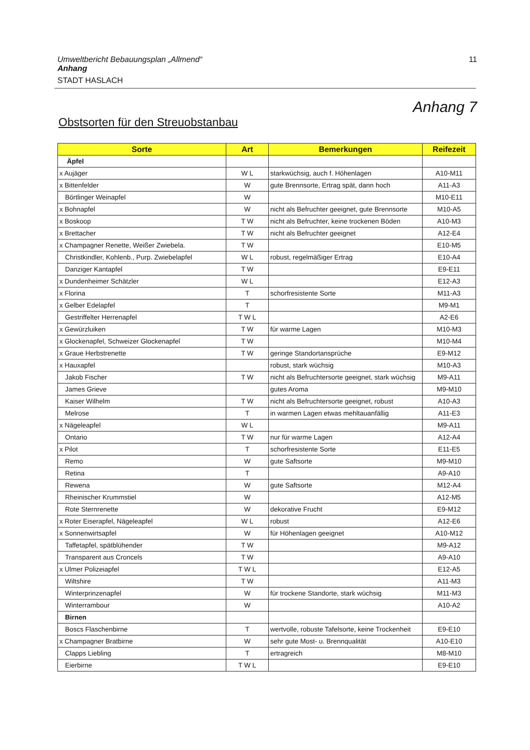Umweltbericht Bebauungsplan „Allmend“Anhang
STADT HASLACH
11
Anhang 7
Obstsorten für den Streuobstanbau
| Sorte | Art | Bemerkungen | Reifezeit |
| --- | --- | --- | --- |
| Äpfel | | | |
| x Aujäger | W L | starkwüchsig, auch f. Höhenlagen | A10-M11 |
| x Bittenfelder | W | gute Brennsorte, Ertrag spät, dann hoch | A11-A3 |
| Börtlinger Weinapfel | W | | M10-E11 |
| x Bohnapfel | W | nicht als Befruchter geeignet, gute Brennsorte | M10-A5 |
| x Boskoop | T W | nicht als Befruchter, keine trockenen Böden | A10-M3 |
| x Brettacher | T W | nicht als Befruchter geeignet | A12-E4 |
| x Champagner Renette, Weißer Zwiebela. | T W | | E10-M5 |
| Christkindler, Kohlenb., Purp. Zwiebelapfel | W L | robust, regelmäßiger Ertrag | E10-A4 |
| Danziger Kantapfel | T W | | E9-E11 |
| x Dundenheimer Schätzler | W L | | E12-A3 |
| x Florina | T | schorfresistente Sorte | M11-A3 |
| x Gelber Edelapfel | T | | M9-M1 |
| Gestriffelter Herrenapfel | T W L | | A2-E6 |
| x Gewürzluiken | T W | für warme Lagen | M10-M3 |
| x Glockenapfel, Schweizer Glockenapfel | T W | | M10-M4 |
| x Graue Herbstrenette | T W | geringe Standortansprüche | E9-M12 |
| x Hauxapfel | | robust, stark wüchsig | M10-A3 |
| Jakob Fischer | T W | nicht als Befruchtersorte geeignet, stark wüchsig | M9-A11 |
| James Grieve | | gutes Aroma | M9-M10 |
| Kaiser Wilhelm | T W | nicht als Befruchtersorte geeignet, robust | A10-A3 |
| Melrose | T | in warmen Lagen etwas mehltauanfällig | A11-E3 |
| x Nägeleapfel | W L | | M9-A11 |
| Ontario | T W | nur für warme Lagen | A12-A4 |
| x Pilot | T | schorfresistente Sorte | E11-E5 |
| Remo | W | gute Saftsorte | M9-M10 |
| Retina | T | | A9-A10 |
| Rewena | W | gute Saftsorte | M12-A4 |
| Rheinischer Krummstiel | W | | A12-M5 |
| Rote Sternrenette | W | dekorative Frucht | E9-M12 |
| x Roter Eiserapfel, Nägeleapfel | W L | robust | A12-E6 |
| x Sonnenwirtsapfel | W | für Höhenlagen geeignet | A10-M12 |
| Taffetapfel, spätblühender | T W | | M9-A12 |
| Transparent aus Croncels | T W | | A9-A10 |
| x Ulmer Polizeiapfel | T W L | | E12-A5 |
| Wiltshire | T W | | A11-M3 |
| Winterprinzenapfel | W | für trockene Standorte, stark wüchsig | M11-M3 |
| Winterrambour | W | | A10-A2 |
| Birnen | | | |
| Boscs Flaschenbirne | T | wertvolle, robuste Tafelsorte, keine Trockenheit | E9-E10 |
| x Champagner Bratbirne | W | sehr gute Most- u. Brennqualität | A10-E10 |
| Clapps Liebling | T | ertragreich | M8-M10 |
| Eierbirne | T W L | | E9-E10 |